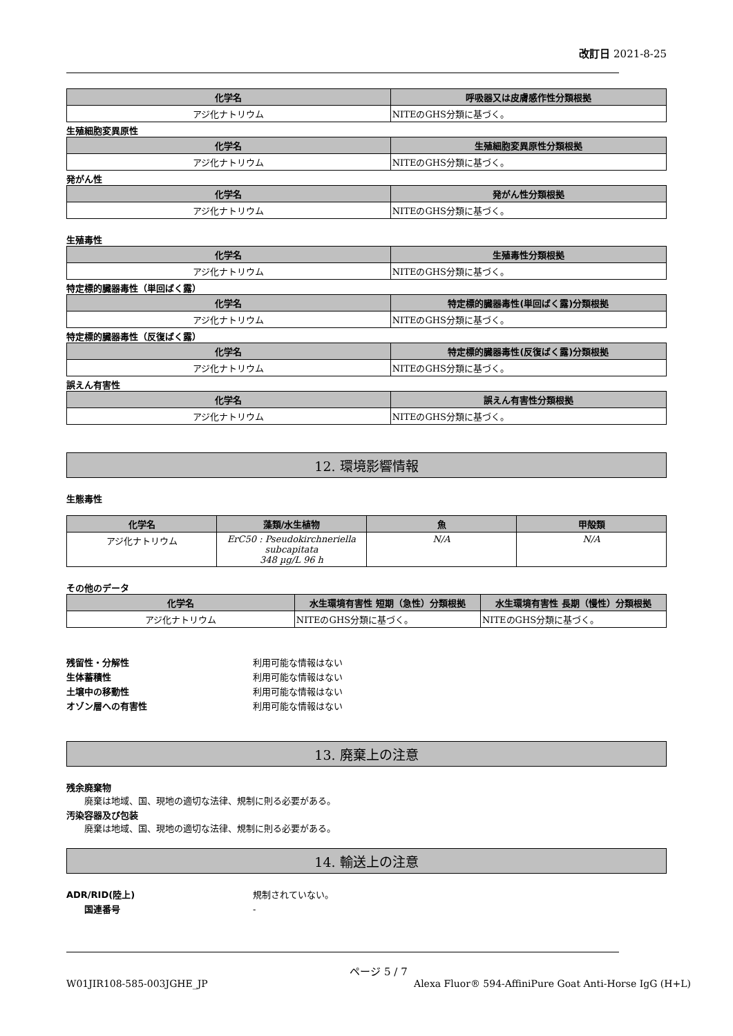改訂日 2021-8-25
| 化学名 | 呼吸器又は皮膚感作性分類根拠 |
| --- | --- |
| アジ化ナトリウム | NITEのGHS分類に基づく。 |
生殖細胞変異原性
| 化学名 | 生殖細胞変異原性分類根拠 |
| --- | --- |
| アジ化ナトリウム | NITEのGHS分類に基づく。 |
発がん性
| 化学名 | 発がん性分類根拠 |
| --- | --- |
| アジ化ナトリウム | NITEのGHS分類に基づく。 |
生殖毒性
| 化学名 | 生殖毒性分類根拠 |
| --- | --- |
| アジ化ナトリウム | NITEのGHS分類に基づく。 |
特定標的臓器毒性（単回ばく露）
| 化学名 | 特定標的臓器毒性(単回ばく露)分類根拠 |
| --- | --- |
| アジ化ナトリウム | NITEのGHS分類に基づく。 |
特定標的臓器毒性（反復ばく露）
| 化学名 | 特定標的臓器毒性(反復ばく露)分類根拠 |
| --- | --- |
| アジ化ナトリウム | NITEのGHS分類に基づく。 |
誤えん有害性
| 化学名 | 誤えん有害性分類根拠 |
| --- | --- |
| アジ化ナトリウム | NITEのGHS分類に基づく。 |
12. 環境影響情報
生態毒性
| 化学名 | 藻類/水生植物 | 魚 | 甲殻類 |
| --- | --- | --- | --- |
| アジ化ナトリウム | ErC50 : Pseudokirchneriella subcapitata 348 µg/L 96 h | N/A | N/A |
その他のデータ
| 化学名 | 水生環境有害性 短期（急性）分類根拠 | 水生環境有害性 長期（慢性）分類根拠 |
| --- | --- | --- |
| アジ化ナトリウム | NITEのGHS分類に基づく。 | NITEのGHS分類に基づく。 |
残留性・分解性 利用可能な情報はない
生体蓄積性 利用可能な情報はない
土壌中の移動性 利用可能な情報はない
オゾン層への有害性 利用可能な情報はない
13. 廃棄上の注意
残余廃棄物
廃棄は地域、国、現地の適切な法律、規制に則る必要がある。
汚染容器及び包装
廃棄は地域、国、現地の適切な法律、規制に則る必要がある。
14. 輸送上の注意
ADR/RID(陸上) 規制されていない。
国連番号 -
ページ 5 / 7
W01JIR108-585-003JGHE_JP Alexa Fluor® 594-AffiniPure Goat Anti-Horse IgG (H+L)